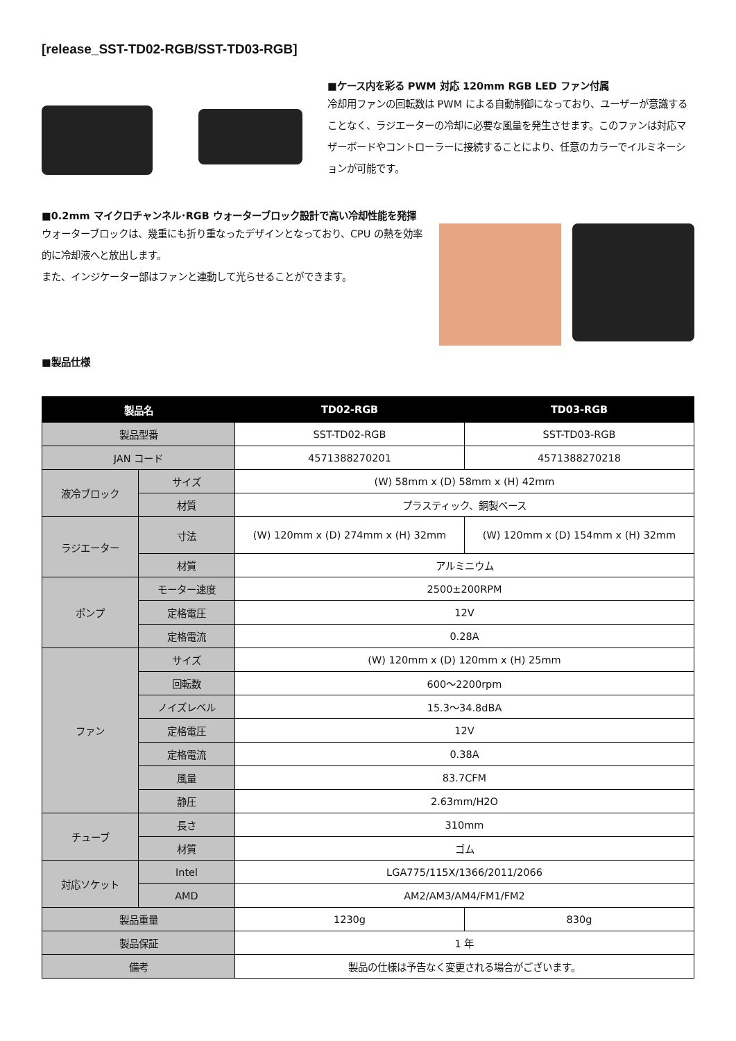[release_SST-TD02-RGB/SST-TD03-RGB]
■ケース内を彩る PWM 対応 120mm RGB LED ファン付属
冷却用ファンの回転数は PWM による自動制御になっており、ユーザーが意識することなく、ラジエーターの冷却に必要な風量を発生させます。このファンは対応マザーボードやコントローラーに接続することにより、任意のカラーでイルミネーションが可能です。
■0.2mm マイクロチャンネル･RGB ウォーターブロック設計で高い冷却性能を発揮
ウォーターブロックは、幾重にも折り重なったデザインとなっており、CPU の熱を効率的に冷却液へと放出します。
また、インジケーター部はファンと連動して光らせることができます。
■製品仕様
| 製品名 | | TD02-RGB | TD03-RGB |
| --- | --- | --- | --- |
| 製品型番 | | SST-TD02-RGB | SST-TD03-RGB |
| JAN コード | | 4571388270201 | 4571388270218 |
| 液冷ブロック | サイズ | (W) 58mm x (D) 58mm x (H) 42mm | |
| | 材質 | プラスティック、銅製ベース | |
| ラジエーター | 寸法 | (W) 120mm x (D) 274mm x (H) 32mm | (W) 120mm x (D) 154mm x (H) 32mm |
| | 材質 | アルミニウム | |
| ポンプ | モーター速度 | 2500±200RPM | |
| | 定格電圧 | 12V | |
| | 定格電流 | 0.28A | |
| ファン | サイズ | (W) 120mm x (D) 120mm x (H) 25mm | |
| | 回転数 | 600～2200rpm | |
| | ノイズレベル | 15.3～34.8dBA | |
| | 定格電圧 | 12V | |
| | 定格電流 | 0.38A | |
| | 風量 | 83.7CFM | |
| | 静圧 | 2.63mm/H2O | |
| チューブ | 長さ | 310mm | |
| | 材質 | ゴム | |
| 対応ソケット | Intel | LGA775/115X/1366/2011/2066 | |
| | AMD | AM2/AM3/AM4/FM1/FM2 | |
| 製品重量 | | 1230g | 830g |
| 製品保証 | | 1 年 | |
| 備考 | | 製品の仕様は予告なく変更される場合がございます。 | |